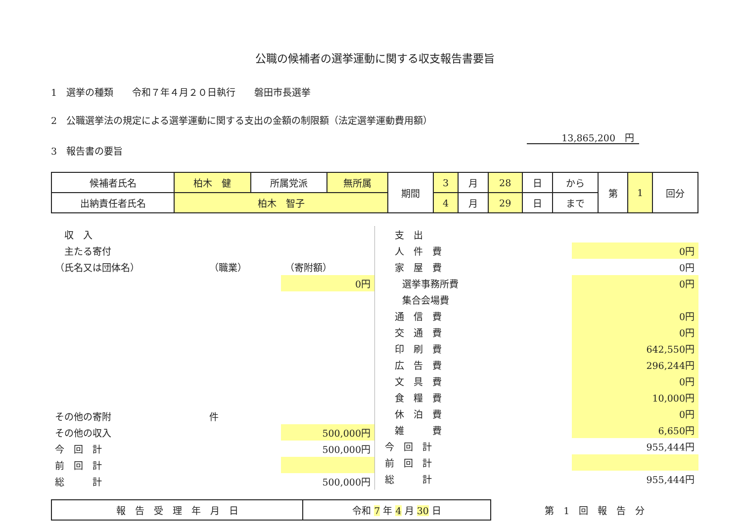公職の候補者の選挙運動に関する収支報告書要旨
1　選挙の種類　　令和７年４月２０日執行　　磐田市長選挙
2　公職選挙法の規定による選挙運動に関する支出の金額の制限額（法定選挙運動費用額）
13,865,200　円
3　報告書の要旨
| 候補者氏名 | 柏木 健 | 所属党派 | 無所属 | 期間 | 3 | 月 | 28 | 日 | から | 第 | 1 | 回分 |
| 出納責任者氏名 | 柏木 智子 | | | | 4 | 月 | 29 | 日 | まで | | | |
| 収 入 | | |
| 主たる寄付 | | |
| （氏名又は団体名） | （職業） | （寄附額） |
| | | 0円 |
| その他の寄附 | 件 | |
| その他の収入 | | 500,000円 |
| 今 回 計 | | 500,000円 |
| 前 回 計 | | |
| 総 計 | | 500,000円 |
| 支 出 | |
| 人 件 費 | 0円 |
| 家 屋 費 | 0円 |
| 選挙事務所費 | 0円 |
| 集合会場費 | |
| 通 信 費 | 0円 |
| 交 通 費 | 0円 |
| 印 刷 費 | 642,550円 |
| 広 告 費 | 296,244円 |
| 文 具 費 | 0円 |
| 食 糧 費 | 10,000円 |
| 休 泊 費 | 0円 |
| 雑 費 | 6,650円 |
| 今 回 計 | 955,444円 |
| 前 回 計 | |
| 総 計 | 955,444円 |
| 報 告 受 理 年 月 日 | 令和 7 年 4 月 30 日 | 第 1 回 報 告 分 |